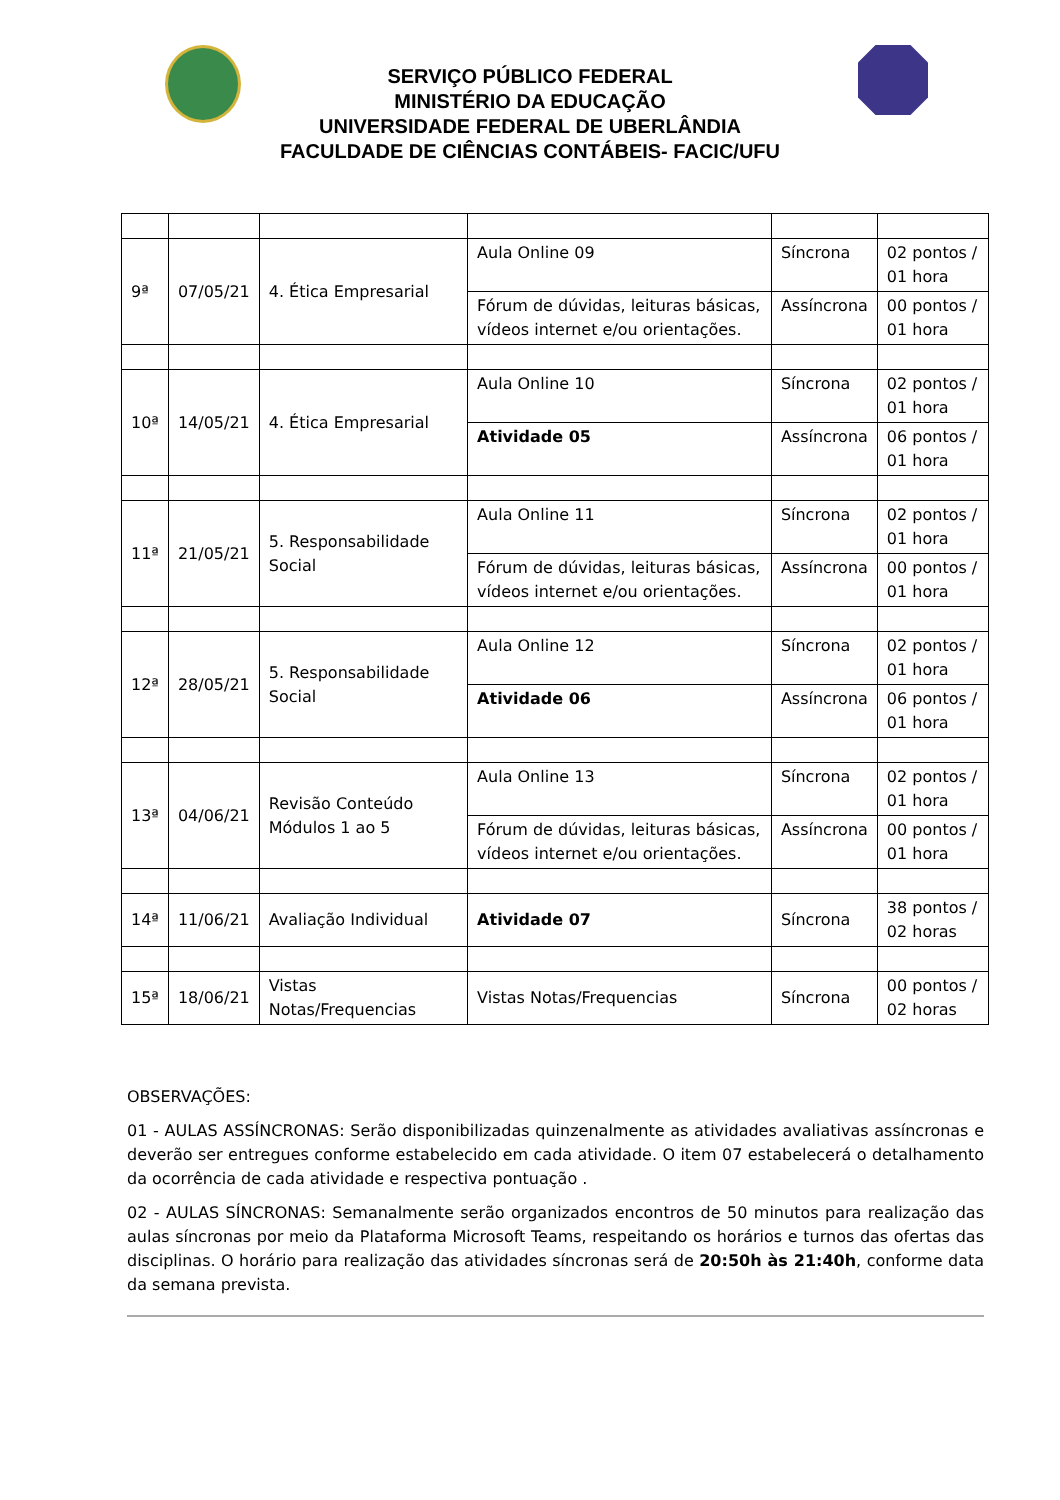SERVIÇO PÚBLICO FEDERAL
MINISTÉRIO DA EDUCAÇÃO
UNIVERSIDADE FEDERAL DE UBERLÂNDIA
FACULDADE DE CIÊNCIAS CONTÁBEIS- FACIC/UFU
| 9ª | 07/05/21 | 4. Ética Empresarial | Aula Online 09 | Síncrona | 02 pontos / 01 hora |
| | | | Fórum de dúvidas, leituras básicas, vídeos internet e/ou orientações. | Assíncrona | 00 pontos / 01 hora |
| 10ª | 14/05/21 | 4. Ética Empresarial | Aula Online 10 | Síncrona | 02 pontos / 01 hora |
| | | | Atividade 05 | Assíncrona | 06 pontos / 01 hora |
| 11ª | 21/05/21 | 5. Responsabilidade Social | Aula Online 11 | Síncrona | 02 pontos / 01 hora |
| | | | Fórum de dúvidas, leituras básicas, vídeos internet e/ou orientações. | Assíncrona | 00 pontos / 01 hora |
| 12ª | 28/05/21 | 5. Responsabilidade Social | Aula Online 12 | Síncrona | 02 pontos / 01 hora |
| | | | Atividade 06 | Assíncrona | 06 pontos / 01 hora |
| 13ª | 04/06/21 | Revisão Conteúdo Módulos 1 ao 5 | Aula Online 13 | Síncrona | 02 pontos / 01 hora |
| | | | Fórum de dúvidas, leituras básicas, vídeos internet e/ou orientações. | Assíncrona | 00 pontos / 01 hora |
| 14ª | 11/06/21 | Avaliação Individual | Atividade 07 | Síncrona | 38 pontos / 02 horas |
| 15ª | 18/06/21 | Vistas Notas/Frequencias | Vistas Notas/Frequencias | Síncrona | 00 pontos / 02 horas |
OBSERVAÇÕES:
01 - AULAS ASSÍNCRONAS: Serão disponibilizadas quinzenalmente as atividades avaliativas assíncronas e deverão ser entregues conforme estabelecido em cada atividade. O item 07 estabelecerá o detalhamento da ocorrência de cada atividade e respectiva pontuação .
02 - AULAS SÍNCRONAS: Semanalmente serão organizados encontros de 50 minutos para realização das aulas síncronas por meio da Plataforma Microsoft Teams, respeitando os horários e turnos das ofertas das disciplinas. O horário para realização das atividades síncronas será de 20:50h às 21:40h, conforme data da semana prevista.